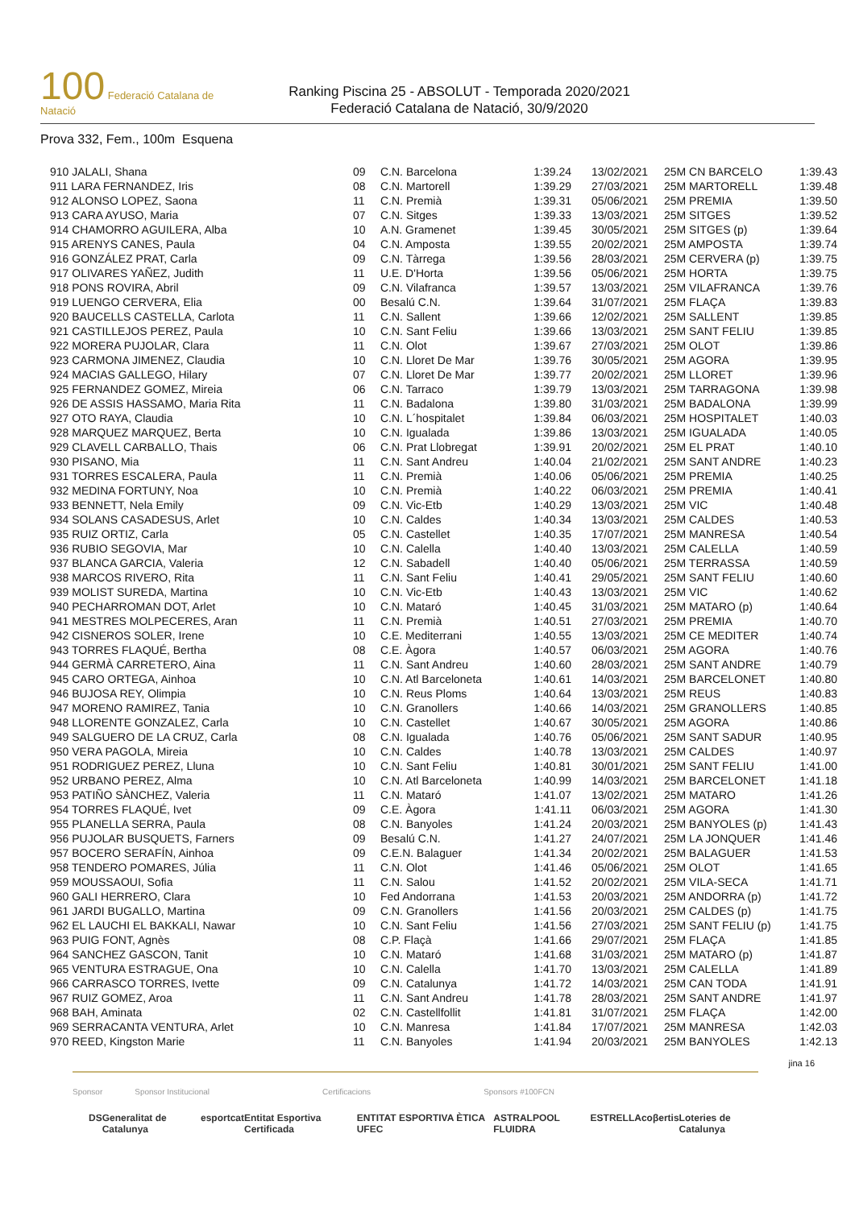100 Federació Catalana de Natació
Ranking Piscina 25 - ABSOLUT - Temporada 2020/2021
Federació Catalana de Natació, 30/9/2020
Prova 332, Fem., 100m Esquena
| 910 JALALI, Shana | 09 | C.N. Barcelona | 1:39.24 | 13/02/2021 | 25M CN BARCELO | 1:39.43 |
| 911 LARA FERNANDEZ, Iris | 08 | C.N. Martorell | 1:39.29 | 27/03/2021 | 25M MARTORELL | 1:39.48 |
| 912 ALONSO LOPEZ, Saona | 11 | C.N. Premià | 1:39.31 | 05/06/2021 | 25M PREMIA | 1:39.50 |
| 913 CARA AYUSO, Maria | 07 | C.N. Sitges | 1:39.33 | 13/03/2021 | 25M SITGES | 1:39.52 |
| 914 CHAMORRO AGUILERA, Alba | 10 | A.N. Gramenet | 1:39.45 | 30/05/2021 | 25M SITGES (p) | 1:39.64 |
| 915 ARENYS CANES, Paula | 04 | C.N. Amposta | 1:39.55 | 20/02/2021 | 25M AMPOSTA | 1:39.74 |
| 916 GONZÁLEZ PRAT, Carla | 09 | C.N. Tàrrega | 1:39.56 | 28/03/2021 | 25M CERVERA (p) | 1:39.75 |
| 917 OLIVARES YAÑEZ, Judith | 11 | U.E. D'Horta | 1:39.56 | 05/06/2021 | 25M HORTA | 1:39.75 |
| 918 PONS ROVIRA, Abril | 09 | C.N. Vilafranca | 1:39.57 | 13/03/2021 | 25M VILAFRANCA | 1:39.76 |
| 919 LUENGO CERVERA, Elia | 00 | Besalú C.N. | 1:39.64 | 31/07/2021 | 25M FLAÇA | 1:39.83 |
| 920 BAUCELLS CASTELLA, Carlota | 11 | C.N. Sallent | 1:39.66 | 12/02/2021 | 25M SALLENT | 1:39.85 |
| 921 CASTILLEJOS PEREZ, Paula | 10 | C.N. Sant Feliu | 1:39.66 | 13/03/2021 | 25M SANT FELIU | 1:39.85 |
| 922 MORERA PUJOLAR, Clara | 11 | C.N. Olot | 1:39.67 | 27/03/2021 | 25M OLOT | 1:39.86 |
| 923 CARMONA JIMENEZ, Claudia | 10 | C.N. Lloret De Mar | 1:39.76 | 30/05/2021 | 25M AGORA | 1:39.95 |
| 924 MACIAS GALLEGO, Hilary | 07 | C.N. Lloret De Mar | 1:39.77 | 20/02/2021 | 25M LLORET | 1:39.96 |
| 925 FERNANDEZ GOMEZ, Mireia | 06 | C.N. Tarraco | 1:39.79 | 13/03/2021 | 25M TARRAGONA | 1:39.98 |
| 926 DE ASSIS HASSAMO, Maria Rita | 11 | C.N. Badalona | 1:39.80 | 31/03/2021 | 25M BADALONA | 1:39.99 |
| 927 OTO RAYA, Claudia | 10 | C.N. L´hospitalet | 1:39.84 | 06/03/2021 | 25M HOSPITALET | 1:40.03 |
| 928 MARQUEZ MARQUEZ, Berta | 10 | C.N. Igualada | 1:39.86 | 13/03/2021 | 25M IGUALADA | 1:40.05 |
| 929 CLAVELL CARBALLO, Thais | 06 | C.N. Prat Llobregat | 1:39.91 | 20/02/2021 | 25M EL PRAT | 1:40.10 |
| 930 PISANO, Mia | 11 | C.N. Sant Andreu | 1:40.04 | 21/02/2021 | 25M SANT ANDRE | 1:40.23 |
| 931 TORRES ESCALERA, Paula | 11 | C.N. Premià | 1:40.06 | 05/06/2021 | 25M PREMIA | 1:40.25 |
| 932 MEDINA FORTUNY, Noa | 10 | C.N. Premià | 1:40.22 | 06/03/2021 | 25M PREMIA | 1:40.41 |
| 933 BENNETT, Nela Emily | 09 | C.N. Vic-Etb | 1:40.29 | 13/03/2021 | 25M VIC | 1:40.48 |
| 934 SOLANS CASADESUS, Arlet | 10 | C.N. Caldes | 1:40.34 | 13/03/2021 | 25M CALDES | 1:40.53 |
| 935 RUIZ ORTIZ, Carla | 05 | C.N. Castellet | 1:40.35 | 17/07/2021 | 25M MANRESA | 1:40.54 |
| 936 RUBIO SEGOVIA, Mar | 10 | C.N. Calella | 1:40.40 | 13/03/2021 | 25M CALELLA | 1:40.59 |
| 937 BLANCA GARCIA, Valeria | 12 | C.N. Sabadell | 1:40.40 | 05/06/2021 | 25M TERRASSA | 1:40.59 |
| 938 MARCOS RIVERO, Rita | 11 | C.N. Sant Feliu | 1:40.41 | 29/05/2021 | 25M SANT FELIU | 1:40.60 |
| 939 MOLIST SUREDA, Martina | 10 | C.N. Vic-Etb | 1:40.43 | 13/03/2021 | 25M VIC | 1:40.62 |
| 940 PECHARROMAN DOT, Arlet | 10 | C.N. Mataró | 1:40.45 | 31/03/2021 | 25M MATARO (p) | 1:40.64 |
| 941 MESTRES MOLPECERES, Aran | 11 | C.N. Premià | 1:40.51 | 27/03/2021 | 25M PREMIA | 1:40.70 |
| 942 CISNEROS SOLER, Irene | 10 | C.E. Mediterrani | 1:40.55 | 13/03/2021 | 25M CE MEDITER | 1:40.74 |
| 943 TORRES FLAQUÉ, Bertha | 08 | C.E. Àgora | 1:40.57 | 06/03/2021 | 25M AGORA | 1:40.76 |
| 944 GERMÀ CARRETERO, Aina | 11 | C.N. Sant Andreu | 1:40.60 | 28/03/2021 | 25M SANT ANDRE | 1:40.79 |
| 945 CARO ORTEGA, Ainhoa | 10 | C.N. Atl Barceloneta | 1:40.61 | 14/03/2021 | 25M BARCELONET | 1:40.80 |
| 946 BUJOSA REY, Olimpia | 10 | C.N. Reus Ploms | 1:40.64 | 13/03/2021 | 25M REUS | 1:40.83 |
| 947 MORENO RAMIREZ, Tania | 10 | C.N. Granollers | 1:40.66 | 14/03/2021 | 25M GRANOLLERS | 1:40.85 |
| 948 LLORENTE GONZALEZ, Carla | 10 | C.N. Castellet | 1:40.67 | 30/05/2021 | 25M AGORA | 1:40.86 |
| 949 SALGUERO DE LA CRUZ, Carla | 08 | C.N. Igualada | 1:40.76 | 05/06/2021 | 25M SANT SADUR | 1:40.95 |
| 950 VERA PAGOLA, Mireia | 10 | C.N. Caldes | 1:40.78 | 13/03/2021 | 25M CALDES | 1:40.97 |
| 951 RODRIGUEZ PEREZ, Lluna | 10 | C.N. Sant Feliu | 1:40.81 | 30/01/2021 | 25M SANT FELIU | 1:41.00 |
| 952 URBANO PEREZ, Alma | 10 | C.N. Atl Barceloneta | 1:40.99 | 14/03/2021 | 25M BARCELONET | 1:41.18 |
| 953 PATIÑO SÀNCHEZ, Valeria | 11 | C.N. Mataró | 1:41.07 | 13/02/2021 | 25M MATARO | 1:41.26 |
| 954 TORRES FLAQUÉ, Ivet | 09 | C.E. Àgora | 1:41.11 | 06/03/2021 | 25M AGORA | 1:41.30 |
| 955 PLANELLA SERRA, Paula | 08 | C.N. Banyoles | 1:41.24 | 20/03/2021 | 25M BANYOLES (p) | 1:41.43 |
| 956 PUJOLAR BUSQUETS, Farners | 09 | Besalú C.N. | 1:41.27 | 24/07/2021 | 25M LA JONQUER | 1:41.46 |
| 957 BOCERO SERAFÍN, Ainhoa | 09 | C.E.N. Balaguer | 1:41.34 | 20/02/2021 | 25M BALAGUER | 1:41.53 |
| 958 TENDERO POMARES, Júlia | 11 | C.N. Olot | 1:41.46 | 05/06/2021 | 25M OLOT | 1:41.65 |
| 959 MOUSSAOUI, Sofia | 11 | C.N. Salou | 1:41.52 | 20/02/2021 | 25M VILA-SECA | 1:41.71 |
| 960 GALI HERRERO, Clara | 10 | Fed Andorrana | 1:41.53 | 20/03/2021 | 25M ANDORRA (p) | 1:41.72 |
| 961 JARDI BUGALLO, Martina | 09 | C.N. Granollers | 1:41.56 | 20/03/2021 | 25M CALDES (p) | 1:41.75 |
| 962 EL LAUCHI EL BAKKALI, Nawar | 10 | C.N. Sant Feliu | 1:41.56 | 27/03/2021 | 25M SANT FELIU (p) | 1:41.75 |
| 963 PUIG FONT, Agnès | 08 | C.P. Flaçà | 1:41.66 | 29/07/2021 | 25M FLAÇA | 1:41.85 |
| 964 SANCHEZ GASCON, Tanit | 10 | C.N. Mataró | 1:41.68 | 31/03/2021 | 25M MATARO (p) | 1:41.87 |
| 965 VENTURA ESTRAGUE, Ona | 10 | C.N. Calella | 1:41.70 | 13/03/2021 | 25M CALELLA | 1:41.89 |
| 966 CARRASCO TORRES, Ivette | 09 | C.N. Catalunya | 1:41.72 | 14/03/2021 | 25M CAN TODA | 1:41.91 |
| 967 RUIZ GOMEZ, Aroa | 11 | C.N. Sant Andreu | 1:41.78 | 28/03/2021 | 25M SANT ANDRE | 1:41.97 |
| 968 BAH, Aminata | 02 | C.N. Castellfollit | 1:41.81 | 31/07/2021 | 25M FLAÇA | 1:42.00 |
| 969 SERRACANTA VENTURA, Arlet | 10 | C.N. Manresa | 1:41.84 | 17/07/2021 | 25M MANRESA | 1:42.03 |
| 970 REED, Kingston Marie | 11 | C.N. Banyoles | 1:41.94 | 20/03/2021 | 25M BANYOLES | 1:42.13 |
jina 16
Sponsor Sponsor Institucional Certificacions Sponsors #100FCN
DS Generalitat de Catalunya esportcat Entitat Esportiva Certificada ENTITAT ESPORTIVA ÈTICA UFEC ASTRALPOOL FLUIDRA ESTRELLA coβertis Loteries de Catalunya